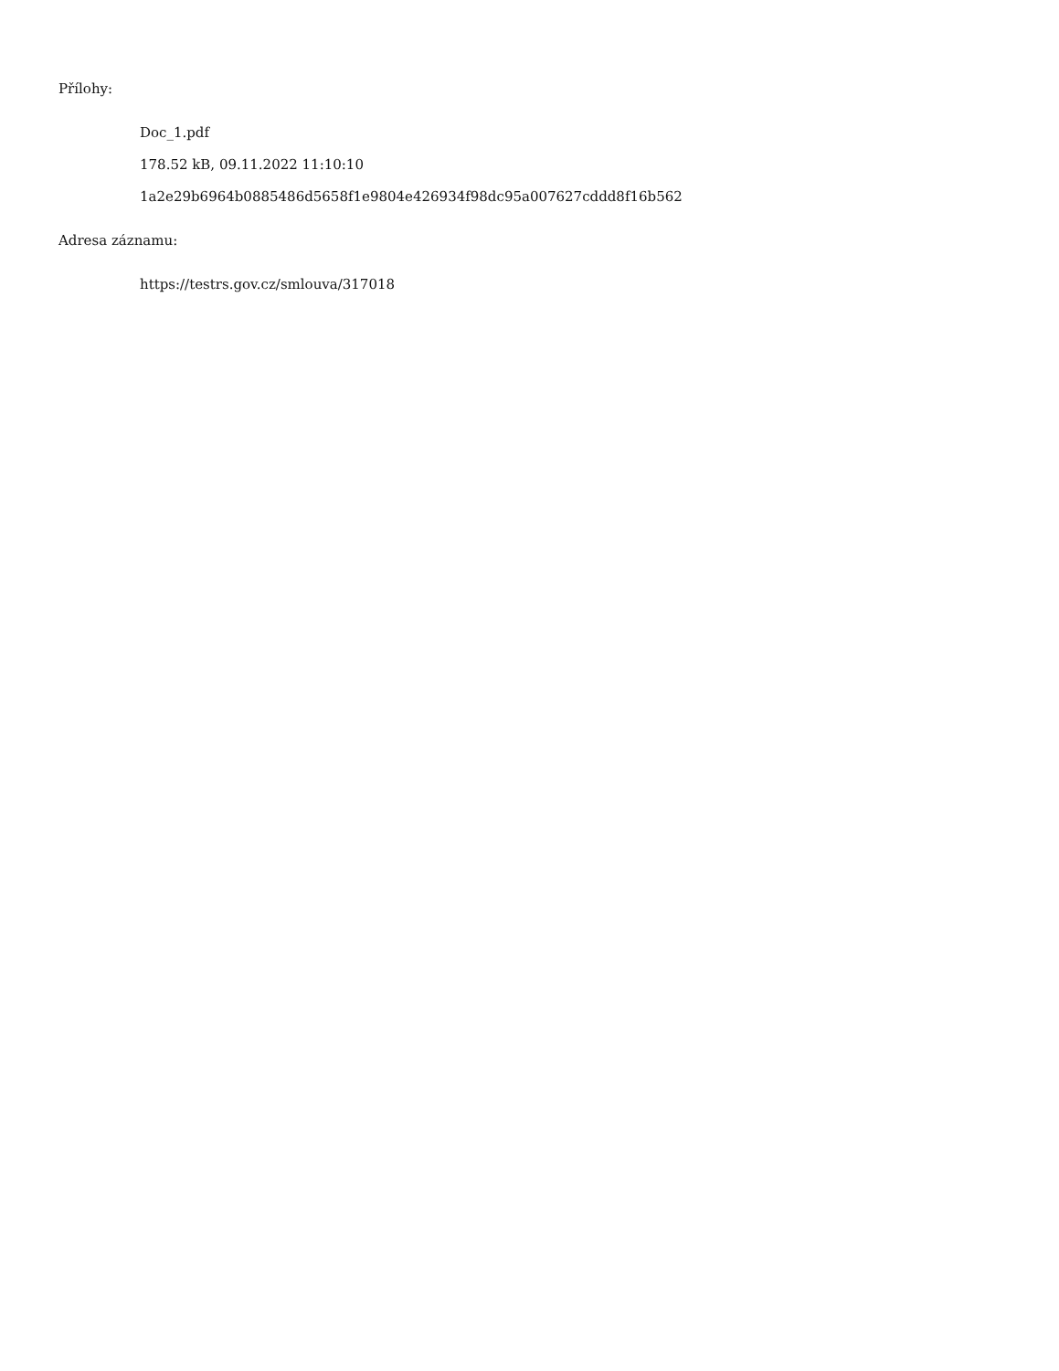Přílohy:
Doc_1.pdf
178.52 kB, 09.11.2022 11:10:10
1a2e29b6964b0885486d5658f1e9804e426934f98dc95a007627cddd8f16b562
Adresa záznamu:
https://testrs.gov.cz/smlouva/317018